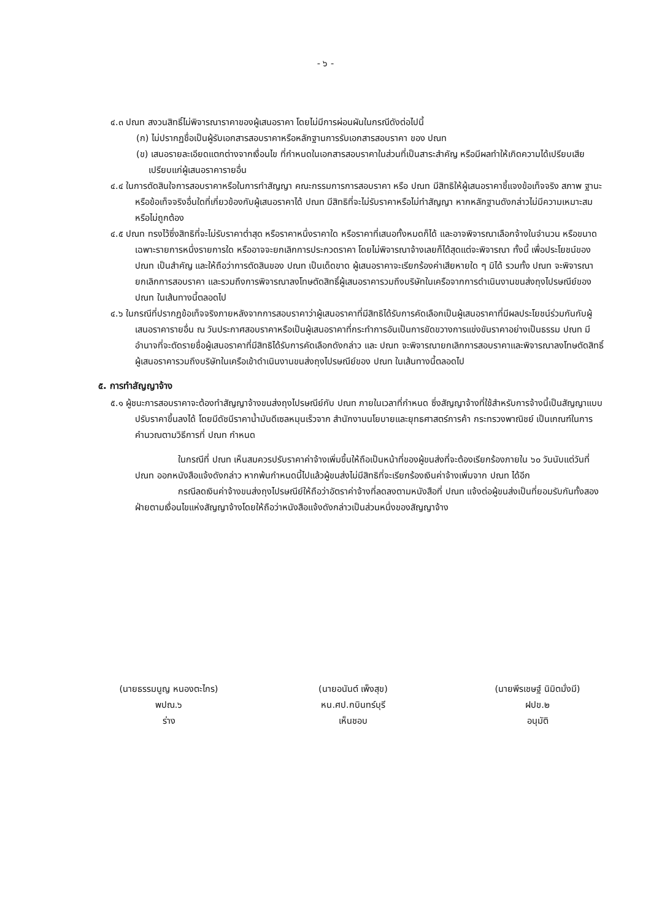- ๖ -
๔.๓ ปณท สงวนสิทธิ์ไม่พิจารณาราคาของผู้เสนอราคา โดยไม่มีการผ่อนผันในกรณีดังต่อไปนี้
(ก) ไม่ปรากฏชื่อเป็นผู้รับเอกสารสอบราคาหรือหลักฐานการรับเอกสารสอบราคา ของ ปณท
(ข) เสนอรายละเอียดแตกต่างจากเงื่อนไข ที่กำหนดในเอกสารสอบราคาในส่วนที่เป็นสาระสำคัญ หรือมีผลทำให้เกิดความได้เปรียบเสียเปรียบแก่ผู้เสนอราคารายอื่น
๔.๔ ในการตัดสินใจการสอบราคาหรือในการทำสัญญา คณะกรรมการการสอบราคา หรือ ปณท มีสิทธิให้ผู้เสนอราคาชี้แจงข้อเท็จจริง สภาพ ฐานะ หรือข้อเท็จจริงอื่นใดที่เกี่ยวข้องกับผู้เสนอราคาได้ ปณท มีสิทธิที่จะไม่รับราคาหรือไม่ทำสัญญา หากหลักฐานดังกล่าวไม่มีความเหมาะสม หรือไม่ถูกต้อง
๔.๕ ปณท ทรงไว้ซึ่งสิทธิที่จะไม่รับราคาต่ำสุด หรือราคาหนึ่งราคาใด หรือราคาที่เสนอทั้งหมดก็ได้ และอาจพิจารณาเลือกจ้างในจำนวน หรือขนาดเฉพาะรายการหนึ่งรายการใด หรืออาจจะยกเลิกการประกวดราคา โดยไม่พิจารณาจ้างเลยก็ได้สุดแต่จะพิจารณา ทั้งนี้ เพื่อประโยชน์ของ ปณท เป็นสำคัญ และให้ถือว่าการตัดสินของ ปณท เป็นเด็ดขาด ผู้เสนอราคาจะเรียกร้องค่าเสียหายใด ๆ มิได้ รวมทั้ง ปณท จะพิจารณายกเลิกการสอบราคา และรวมถึงการพิจารณาลงโทษตัดสิทธิ์ผู้เสนอราคารวมถึงบริษัทในเครือจากการดำเนินงานขนส่งถุงไปรษณีย์ของ ปณท ในเส้นทางนี้ตลอดไป
๔.๖ ในกรณีที่ปรากฏข้อเท็จจริงภายหลังจากการสอบราคาว่าผู้เสนอราคาที่มีสิทธิได้รับการคัดเลือกเป็นผู้เสนอราคาที่มีผลประโยชน์ร่วมกันกับผู้เสนอราคารายอื่น ณ วันประกาศสอบราคาหรือเป็นผู้เสนอราคาที่กระทำการอันเป็นการขัดขวางการแข่งขันราคาอย่างเป็นธรรม ปณท มีอำนาจที่จะตัดรายชื่อผู้เสนอราคาที่มีสิทธิได้รับการคัดเลือกดังกล่าว และ ปณท จะพิจารณายกเลิกการสอบราคาและพิจารณาลงโทษตัดสิทธิ์ผู้เสนอราคารวมถึงบริษัทในเครือเข้าดำเนินงานขนส่งถุงไปรษณีย์ของ ปณท ในเส้นทางนี้ตลอดไป
๕. การทำสัญญาจ้าง
๕.๑ ผู้ชนะการสอบราคาจะต้องทำสัญญาจ้างขนส่งถุงไปรษณีย์กับ ปณท ภายในเวลาที่กำหนด ซึ่งสัญญาจ้างที่ใช้สำหรับการจ้างนี้เป็นสัญญาแบบปรับราคาขึ้นลงได้ โดยมีดัชนีราคาน้ำมันดีเซลหมุนเร็วจาก สำนักงานนโยบายและยุทธศาสตร์การค้า กระทรวงพาณิชย์ เป็นเกณฑ์ในการคำนวณตามวิธีการที่ ปณท กำหนด
ในกรณีที่ ปณท เห็นสมควรปรับราคาค่าจ้างเพิ่มขึ้นให้ถือเป็นหน้าที่ของผู้ขนส่งที่จะต้องเรียกร้องภายใน ๖๐ วันนับแต่วันที่ ปณท ออกหนังสือแจ้งดังกล่าว หากพ้นกำหนดนี้ไปแล้วผู้ขนส่งไม่มีสิทธิที่จะเรียกร้องเงินค่าจ้างเพิ่มจาก ปณท ได้อีก
กรณีลดเงินค่าจ้างขนส่งถุงไปรษณีย์ให้ถือว่าอัตราค่าจ้างที่ลดลงตามหนังสือที่ ปณท แจ้งต่อผู้ขนส่งเป็นที่ยอมรับกันทั้งสองฝ่ายตามเงื่อนไขแห่งสัญญาจ้างโดยให้ถือว่าหนังสือแจ้งดังกล่าวเป็นส่วนหนึ่งของสัญญาจ้าง
(นายธรรมนูญ หนองตะไกร)
พปณ.๖
ร่าง
(นายอนันต์ เพ็งสุข)
หน.ศป.กบินทร์บุรี
เห็นชอบ
(นายพีรเชษฐ์ นิมิตมั่งมี)
ฝปข.๒
อนุมัติ